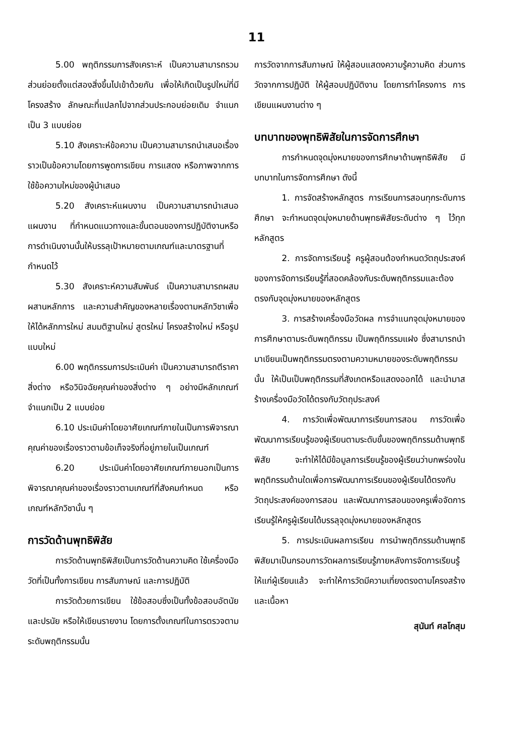11
5.00 พฤติกรรมการสังเคราะห์ เป็นความสามารถรวมส่วนย่อยตั้งแต่สองสิ่งขึ้นไปเข้าด้วยกัน เพื่อให้เกิดเป็นรูปใหม่ที่มีโครงสร้าง ลักษณะที่แปลกไปจากส่วนประกอบย่อยเดิม จำแนกเป็น 3 แบบย่อย
5.10 สังเคราะห์ข้อความ เป็นความสามารถนำเสนอเรื่องราวเป็นข้อความโดยการพูดการเขียน การแสดง หรือภาพจากการใช้ข้อความใหม่ของผู้นำเสนอ
5.20 สังเคราะห์แผนงาน เป็นความสามารถนำเสนอแผนงาน ที่กำหนดแนวทางและขั้นตอนของการปฏิบัติงานหรือการดำเนินงานนั้นให้บรรลุเป้าหมายตามเกณฑ์และมาตรฐานที่กำหนดไว้
5.30 สังเคราะห์ความสัมพันธ์ เป็นความสามารถผสมผสานหลักการ และความสำคัญของหลายเรื่องตามหลักวิชาเพื่อให้ได้หลักการใหม่ สมมติฐานใหม่ สูตรใหม่ โครงสร้างใหม่ หรือรูปแบบใหม่
6.00 พฤติกรรมการประเมินค่า เป็นความสามารถตีราคาสิ่งต่าง หรือวินิจฉัยคุณค่าของสิ่งต่าง ๆ อย่างมีหลักเกณฑ์ จำแนกเป็น 2 แบบย่อย
6.10 ประเมินค่าโดยอาศัยเกณฑ์ภายในเป็นการพิจารณาคุณค่าของเรื่องราวตามข้อเท็จจริงที่อยู่ภายในเป็นเกณฑ์
6.20 ประเมินค่าโดยอาศัยเกณฑ์ภายนอกเป็นการพิจารณาคุณค่าของเรื่องราวตามเกณฑ์ที่สังคมกำหนด หรือเกณฑ์หลักวิชานั้น ๆ
การวัดด้านพุทธิพิสัย
การวัดด้านพุทธิพิสัยเป็นการวัดด้านความคิด ใช้เครื่องมือวัดที่เป็นทั้งการเขียน การสัมภาษณ์ และการปฏิบัติ
การวัดด้วยการเขียน ใช้ข้อสอบซึ่งเป็นทั้งข้อสอบอัตนัยและปรนัย หรือให้เขียนรายงาน โดยการตั้งเกณฑ์ในการตรวจตามระดับพฤติกรรมนั้น
การวัดจากการสัมภาษณ์ ให้ผู้สอบแสดงความรู้ความคิด ส่วนการวัดจากการปฏิบัติ ให้ผู้สอบปฏิบัติงาน โดยการทำโครงการ การเขียนแผนงานต่าง ๆ
บทบาทของพุทธิพิสัยในการจัดการศึกษา
การกำหนดจุดมุ่งหมายของการศึกษาด้านพุทธิพิสัย มีบทบาทในการจัดการศึกษา ดังนี้
1. การจัดสร้างหลักสูตร การเรียนการสอนทุกระดับการศึกษา จะกำหนดจุดมุ่งหมายด้านพุทธพิสัยระดับต่าง ๆ ไว้ทุกหลักสูตร
2. การจัดการเรียนรู้ ครูผู้สอนต้องกำหนดวัตถุประสงค์ของการจัดการเรียนรู้ที่สอดคล้องกับระดับพฤติกรรมและต้องตรงกับจุดมุ่งหมายของหลักสูตร
3. การสร้างเครื่องมือวัดผล การจำแนกจุดมุ่งหมายของการศึกษาตามระดับพฤติกรรม เป็นพฤติกรรมแฝง ซึ่งสามารถนำมาเขียนเป็นพฤติกรรมตรงตามความหมายของระดับพฤติกรรมนั้น ให้เป็นเป็นพฤติกรรมที่สังเกตหรือแสดงออกได้ และนำมาสร้างเครื่องมือวัดได้ตรงกับวัตถุประสงค์
4. การวัดเพื่อพัฒนาการเรียนการสอน การวัดเพื่อพัฒนาการเรียนรู้ของผู้เรียนตามระดับขั้นของพฤติกรรมด้านพุทธิพิสัย จะทำให้ได้มีข้อมูลการเรียนรู้ของผู้เรียนว่าบกพร่องในพฤติกรรมด้านใดเพื่อการพัฒนาการเรียนของผู้เรียนได้ตรงกับวัตถุประสงค์ของการสอน และพัฒนาการสอนของครูเพื่อจัดการเรียนรู้ให้ครูผู้เรียนได้บรรลุจุดมุ่งหมายของหลักสูตร
5. การประเมินผลการเรียน การนำพฤติกรรมด้านพุทธิพิสัยมาเป็นกรอบการวัดผลการเรียนรู้ภายหลังการจัดการเรียนรู้ให้แก่ผู้เรียนแล้ว จะทำให้การวัดมีความเที่ยงตรงตามโครงสร้างและเนื้อหา
สุนันท์ ศลโกสุม